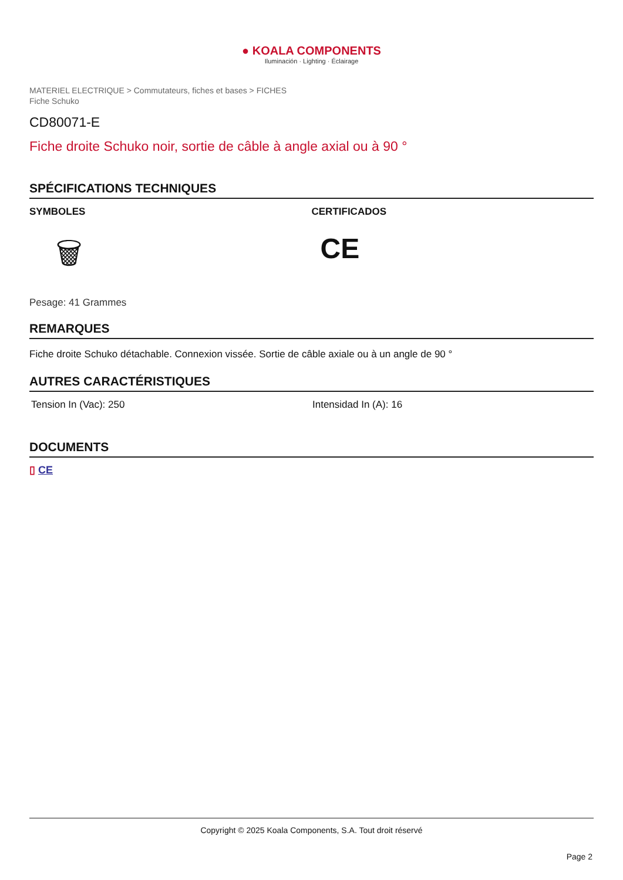● KOALA COMPONENTS
Iluminación · Lighting · Éclairage
MATERIEL ELECTRIQUE > Commutateurs, fiches et bases > FICHES
Fiche Schuko
CD80071-E
Fiche droite Schuko noir, sortie de câble à angle axial ou à 90 °
SPÉCIFICATIONS TECHNIQUES
SYMBOLES
🗑
CERTIFICADOS
CE
Pesage: 41 Grammes
REMARQUES
Fiche droite Schuko détachable. Connexion vissée. Sortie de câble axiale ou à un angle de 90 °
AUTRES CARACTÉRISTIQUES
Tension In (Vac): 250 Intensidad In (A): 16
DOCUMENTS
▯ CE
Copyright © 2025 Koala Components, S.A. Tout droit réservé
Page 2